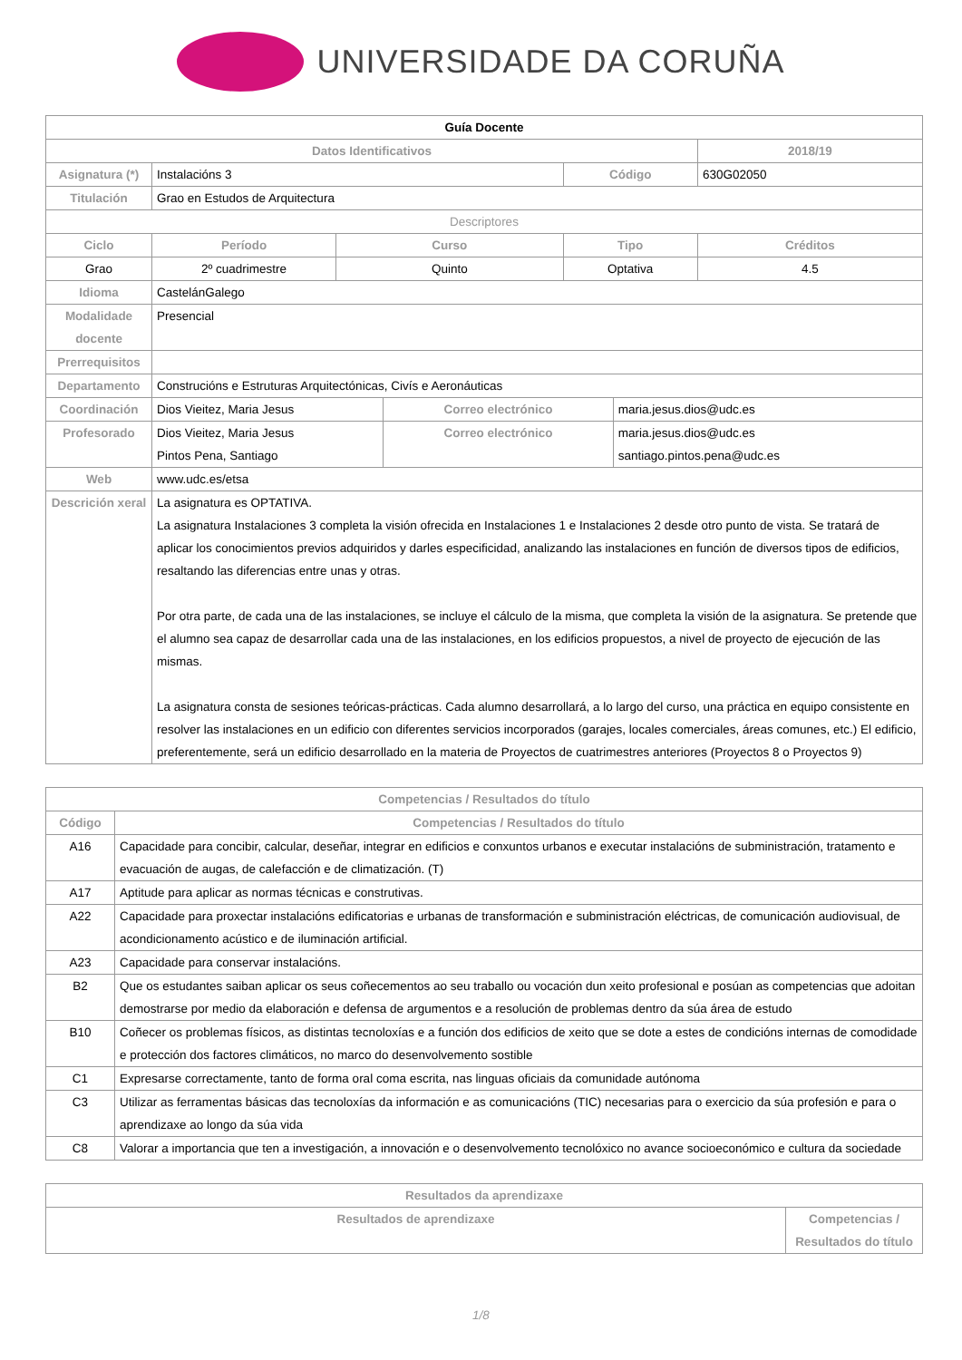UNIVERSIDADE DA CORUÑA
| Guía Docente | | | | | | |
| Datos Identificativos | | | | | | 2018/19 |
| Asignatura (*) | Instalacións 3 | | | Código | | 630G02050 |
| Titulación | Grao en Estudos de Arquitectura | | | | | |
| Descriptores | | | | | | |
| Ciclo | Período | Curso | | Tipo | | Créditos |
| Grao | 2º cuadrimestre | Quinto | | Optativa | | 4.5 |
| Idioma | CastelánGalego | | | | | |
| Modalidade docente | Presencial | | | | | |
| Prerrequisitos | | | | | | |
| Departamento | Construcións e Estruturas Arquitectónicas, Civís e Aeronáuticas | | | | | |
| Coordinación | Dios Vieitez, Maria Jesus | | Correo electrónico | | maria.jesus.dios@udc.es | |
| Profesorado | Dios Vieitez, Maria Jesus Pintos Pena, Santiago | | Correo electrónico | | maria.jesus.dios@udc.es santiago.pintos.pena@udc.es | |
| Web | www.udc.es/etsa | | | | | |
| Descrición xeral | La asignatura es OPTATIVA. La asignatura Instalaciones 3 completa la visión ofrecida en Instalaciones 1 e Instalaciones 2 desde otro punto de vista. Se tratará de aplicar los conocimientos previos adquiridos y darles especificidad, analizando las instalaciones en función de diversos tipos de edificios, resaltando las diferencias entre unas y otras. Por otra parte, de cada una de las instalaciones, se incluye el cálculo de la misma, que completa la visión de la asignatura. Se pretende que el alumno sea capaz de desarrollar cada una de las instalaciones, en los edificios propuestos, a nivel de proyecto de ejecución de las mismas. La asignatura consta de sesiones teóricas-prácticas. Cada alumno desarrollará, a lo largo del curso, una práctica en equipo consistente en resolver las instalaciones en un edificio con diferentes servicios incorporados (garajes, locales comerciales, áreas comunes, etc.) El edificio, preferentemente, será un edificio desarrollado en la materia de Proyectos de cuatrimestres anteriores (Proyectos 8 o Proyectos 9) | | | | | |
| Competencias / Resultados do título | |
| --- | --- |
| Código | Competencias / Resultados do título |
| A16 | Capacidade para concibir, calcular, deseñar, integrar en edificios e conxuntos urbanos e executar instalacións de subministración, tratamento e evacuación de augas, de calefacción e de climatización. (T) |
| A17 | Aptitude para aplicar as normas técnicas e construtivas. |
| A22 | Capacidade para proxectar instalacións edificatorias e urbanas de transformación e subministración eléctricas, de comunicación audiovisual, de acondicionamento acústico e de iluminación artificial. |
| A23 | Capacidade para conservar instalacións. |
| B2 | Que os estudantes saiban aplicar os seus coñecementos ao seu traballo ou vocación dun xeito profesional e posúan as competencias que adoitan demostrarse por medio da elaboración e defensa de argumentos e a resolución de problemas dentro da súa área de estudo |
| B10 | Coñecer os problemas físicos, as distintas tecnoloxías e a función dos edificios de xeito que se dote a estes de condicións internas de comodidade e protección dos factores climáticos, no marco do desenvolvemento sostible |
| C1 | Expresarse correctamente, tanto de forma oral coma escrita, nas linguas oficiais da comunidade autónoma |
| C3 | Utilizar as ferramentas básicas das tecnoloxías da información e as comunicacións (TIC) necesarias para o exercicio da súa profesión e para o aprendizaxe ao longo da súa vida |
| C8 | Valorar a importancia que ten a investigación, a innovación e o desenvolvemento tecnolóxico no avance socioeconómico e cultura da sociedade |
| Resultados da aprendizaxe | |
| --- | --- |
| Resultados de aprendizaxe | Competencias / Resultados do título |
1/8